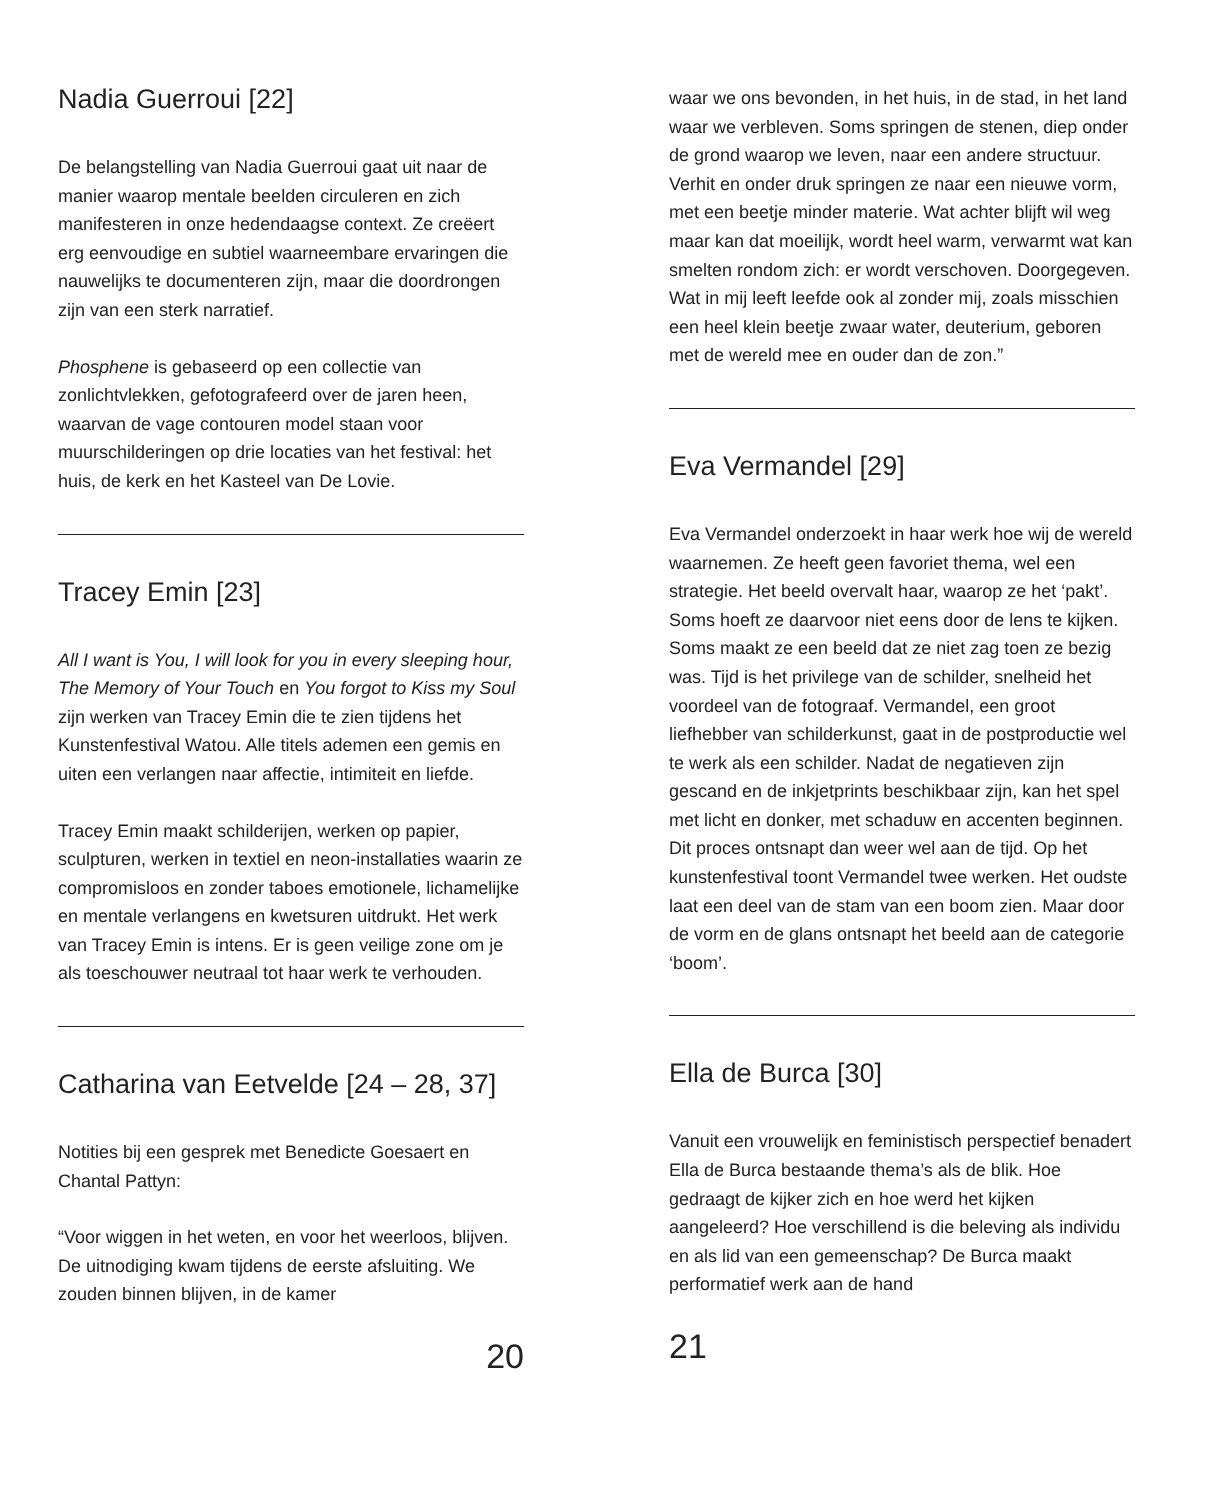Nadia Guerroui [22]
De belangstelling van Nadia Guerroui gaat uit naar de manier waarop mentale beelden circuleren en zich manifesteren in onze hedendaagse context. Ze creëert erg eenvoudige en subtiel waarneembare ervaringen die nauwelijks te documenteren zijn, maar die doordrongen zijn van een sterk narratief.
Phosphene is gebaseerd op een collectie van zonlichtvlekken, gefotografeerd over de jaren heen, waarvan de vage contouren model staan voor muurschilderingen op drie locaties van het festival: het huis, de kerk en het Kasteel van De Lovie.
Tracey Emin [23]
All I want is You, I will look for you in every sleeping hour, The Memory of Your Touch en You forgot to Kiss my Soul zijn werken van Tracey Emin die te zien tijdens het Kunstenfestival Watou. Alle titels ademen een gemis en uiten een verlangen naar affectie, intimiteit en liefde.
Tracey Emin maakt schilderijen, werken op papier, sculpturen, werken in textiel en neon-installaties waarin ze compromisloos en zonder taboes emotionele, lichamelijke en mentale verlangens en kwetsuren uitdrukt. Het werk van Tracey Emin is intens. Er is geen veilige zone om je als toeschouwer neutraal tot haar werk te verhouden.
Catharina van Eetvelde [24 – 28, 37]
Notities bij een gesprek met Benedicte Goesaert en Chantal Pattyn:
“Voor wiggen in het weten, en voor het weerloos, blijven. De uitnodiging kwam tijdens de eerste afsluiting. We zouden binnen blijven, in de kamer
20
waar we ons bevonden, in het huis, in de stad, in het land waar we verbleven. Soms springen de stenen, diep onder de grond waarop we leven, naar een andere structuur. Verhit en onder druk springen ze naar een nieuwe vorm, met een beetje minder materie. Wat achter blijft wil weg maar kan dat moeilijk, wordt heel warm, verwarmt wat kan smelten rondom zich: er wordt verschoven. Doorgegeven. Wat in mij leeft leefde ook al zonder mij, zoals misschien een heel klein beetje zwaar water, deuterium, geboren met de wereld mee en ouder dan de zon.”
Eva Vermandel [29]
Eva Vermandel onderzoekt in haar werk hoe wij de wereld waarnemen. Ze heeft geen favoriet thema, wel een strategie. Het beeld overvalt haar, waarop ze het ‘pakt’. Soms hoeft ze daarvoor niet eens door de lens te kijken. Soms maakt ze een beeld dat ze niet zag toen ze bezig was. Tijd is het privilege van de schilder, snelheid het voordeel van de fotograaf. Vermandel, een groot liefhebber van schilderkunst, gaat in de postproductie wel te werk als een schilder. Nadat de negatieven zijn gescand en de inkjetprints beschikbaar zijn, kan het spel met licht en donker, met schaduw en accenten beginnen. Dit proces ontsnapt dan weer wel aan de tijd. Op het kunstenfestival toont Vermandel twee werken. Het oudste laat een deel van de stam van een boom zien. Maar door de vorm en de glans ontsnapt het beeld aan de categorie ‘boom’.
Ella de Burca [30]
Vanuit een vrouwelijk en feministisch perspectief benadert Ella de Burca bestaande thema’s als de blik. Hoe gedraagt de kijker zich en hoe werd het kijken aangeleerd? Hoe verschillend is die beleving als individu en als lid van een gemeenschap? De Burca maakt performatief werk aan de hand
21